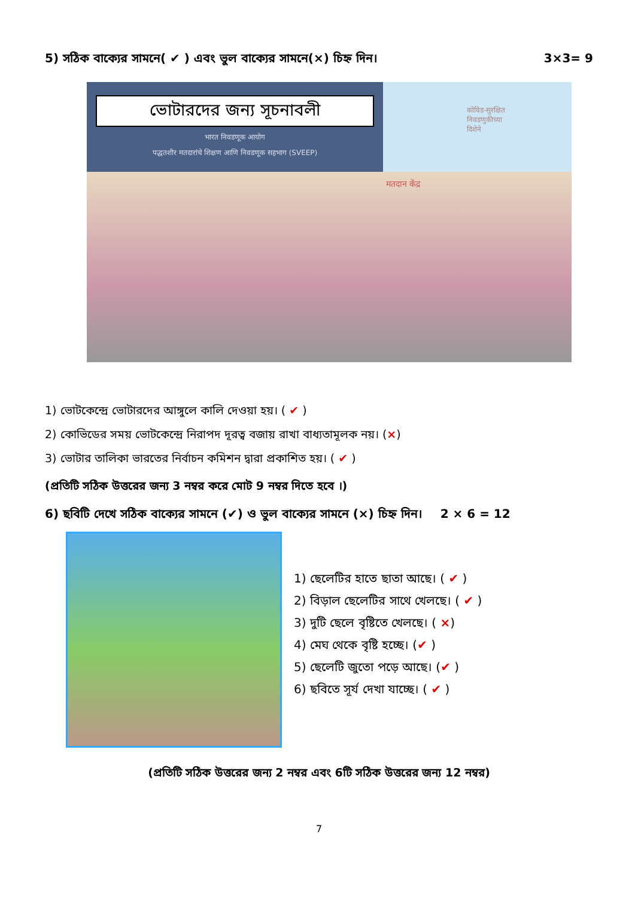5) সঠিক বাক্যের সামনে( ✔ ) এবং ভুল বাক্যের সামনে(×) চিহ্ন দিন। 3×3= 9
ভোটারদের জন্য সূচনাবলী
भारत निवडणूक आयोग
पद्धतशीर मतदारांचे शिक्षण आणि निवडणूक सहभाग (SVEEP)
कोविड-सुरक्षित
निवडणुकीच्या
दिशेने
मतदान केंद्र
1) ভোটকেন্দ্রে ভোটারদের আঙ্গুলে কালি দেওয়া হয়। ( ✔ )
2) কোভিডের সময় ভোটকেন্দ্রে নিরাপদ দূরত্ব বজায় রাখা বাধ্যতামূলক নয়। (×)
3) ভোটার তালিকা ভারতের নির্বাচন কমিশন দ্বারা প্রকাশিত হয়। ( ✔ )
(প্রতিটি সঠিক উত্তরের জন্য 3 নম্বর করে মোট 9 নম্বর দিতে হবে ।)
6) ছবিটি দেখে সঠিক বাক্যের সামনে (✔) ও ভুল বাক্যের সামনে (×) চিহ্ন দিন। 2 × 6 = 12
1) ছেলেটির হাতে ছাতা আছে। ( ✔ )
2) বিড়াল ছেলেটির সাথে খেলছে। ( ✔ )
3) দুটি ছেলে বৃষ্টিতে খেলছে। ( ×)
4) মেঘ থেকে বৃষ্টি হচ্ছে। (✔ )
5) ছেলেটি জুতো পড়ে আছে। (✔ )
6) ছবিতে সূর্য দেখা যাচ্ছে। ( ✔ )
(প্রতিটি সঠিক উত্তরের জন্য 2 নম্বর এবং 6টি সঠিক উত্তরের জন্য 12 নম্বর)
7